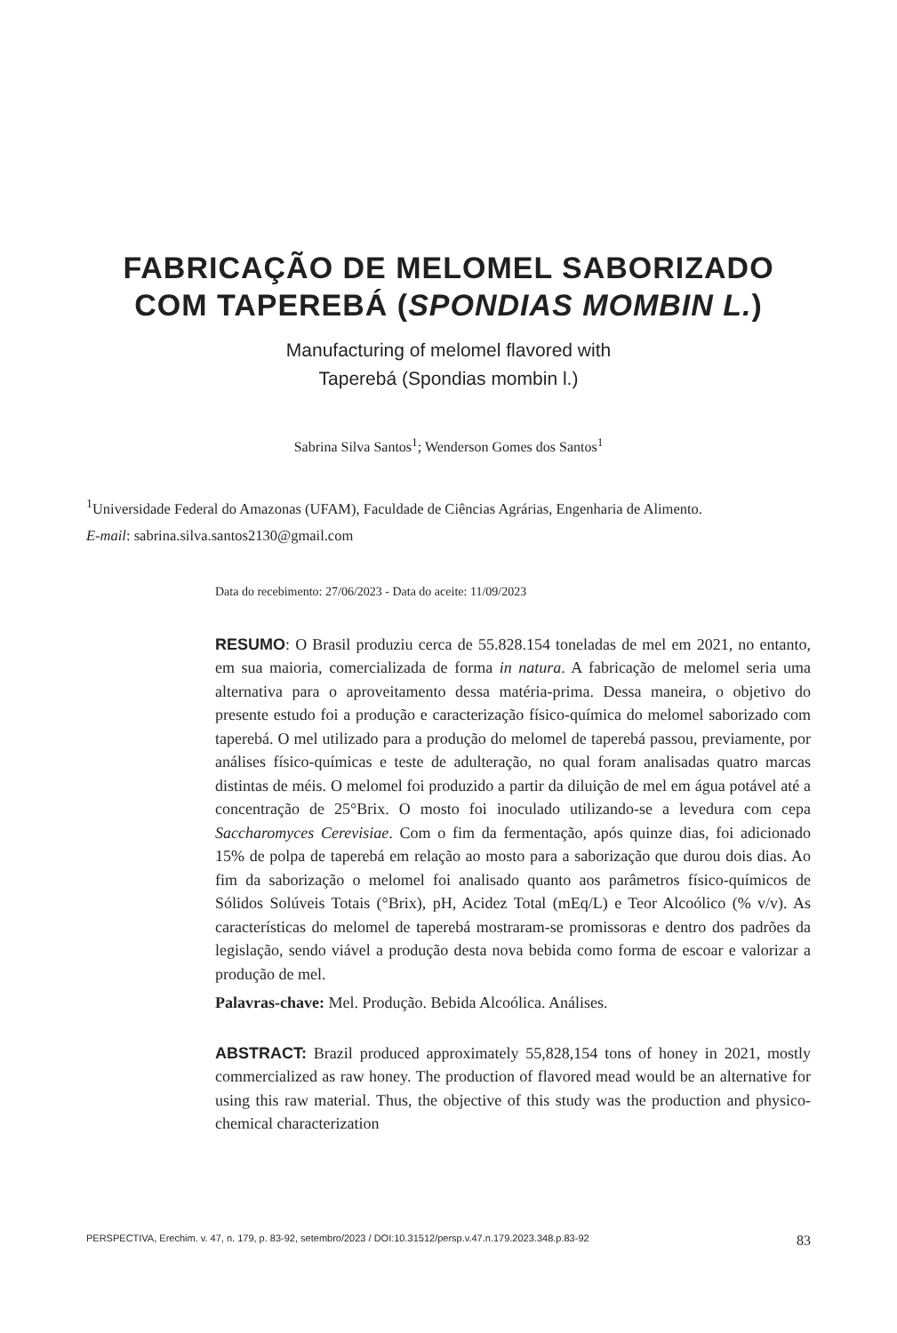FABRICAÇÃO DE MELOMEL SABORIZADO
COM TAPEREBÁ (SPONDIAS MOMBIN L.)
Manufacturing of melomel flavored with
Taperebá (Spondias mombin l.)
Sabrina Silva Santos<sup>1</sup>; Wenderson Gomes dos Santos<sup>1</sup>
<sup>1</sup> Universidade Federal do Amazonas (UFAM), Faculdade de Ciências Agrárias, Engenharia de Alimento.
E-mail: sabrina.silva.santos2130@gmail.com
Data do recebimento: 27/06/2023 - Data do aceite: 11/09/2023
RESUMO: O Brasil produziu cerca de 55.828.154 toneladas de mel em 2021, no entanto, em sua maioria, comercializada de forma in natura. A fabricação de melomel seria uma alternativa para o aproveitamento dessa matéria-prima. Dessa maneira, o objetivo do presente estudo foi a produção e caracterização físico-química do melomel saborizado com taperebá. O mel utilizado para a produção do melomel de taperebá passou, previamente, por análises físico-químicas e teste de adulteração, no qual foram analisadas quatro marcas distintas de méis. O melomel foi produzido a partir da diluição de mel em água potável até a concentração de 25°Brix. O mosto foi inoculado utilizando-se a levedura com cepa Saccharomyces Cerevisiae. Com o fim da fermentação, após quinze dias, foi adicionado 15% de polpa de taperebá em relação ao mosto para a saborização que durou dois dias. Ao fim da saborização o melomel foi analisado quanto aos parâmetros físico-químicos de Sólidos Solúveis Totais (°Brix), pH, Acidez Total (mEq/L) e Teor Alcoólico (% v/v). As características do melomel de taperebá mostraram-se promissoras e dentro dos padrões da legislação, sendo viável a produção desta nova bebida como forma de escoar e valorizar a produção de mel.
Palavras-chave: Mel. Produção. Bebida Alcoólica. Análises.
ABSTRACT: Brazil produced approximately 55,828,154 tons of honey in 2021, mostly commercialized as raw honey. The production of flavored mead would be an alternative for using this raw material. Thus, the objective of this study was the production and physico-chemical characterization
PERSPECTIVA, Erechim. v. 47, n. 179, p. 83-92, setembro/2023 / DOI:10.31512/persp.v.47.n.179.2023.348.p.83-92 83